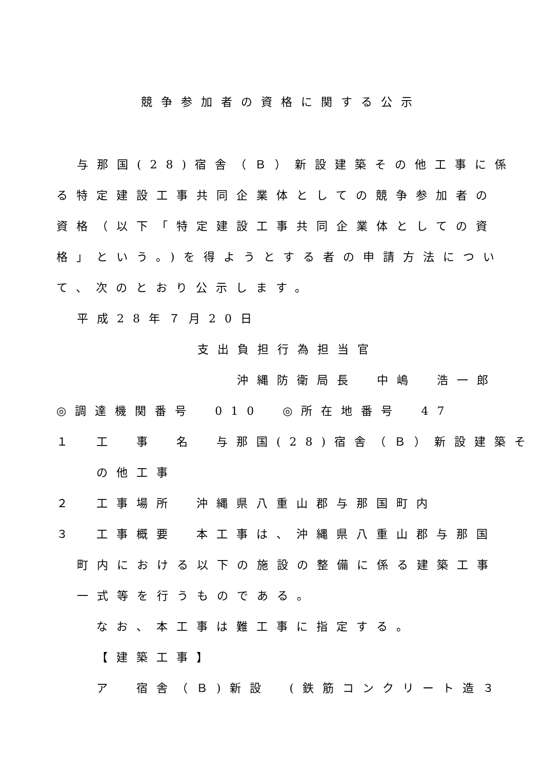競争参加者の資格に関する公示
与那国(28)宿舎（Ｂ）新設建築その他工事に係
る特定建設工事共同企業体としての競争参加者の
資格（以下「特定建設工事共同企業体としての資
格」という。)を得ようとする者の申請方法につい
て、次のとおり公示します。
平成28年７月20日
支出負担行為担当官
沖縄防衛局長　中嶋　浩一郎
◎調達機関番号　010　◎所在地番号　47
１　工　事　名　与那国(28)宿舎（Ｂ）新設建築そ
の他工事
２　工事場所　沖縄県八重山郡与那国町内
３　工事概要　本工事は、沖縄県八重山郡与那国
町内における以下の施設の整備に係る建築工事
一式等を行うものである。
なお、本工事は難工事に指定する。
【建築工事】
ア　宿舎（Ｂ)新設　(鉄筋コンクリート造３